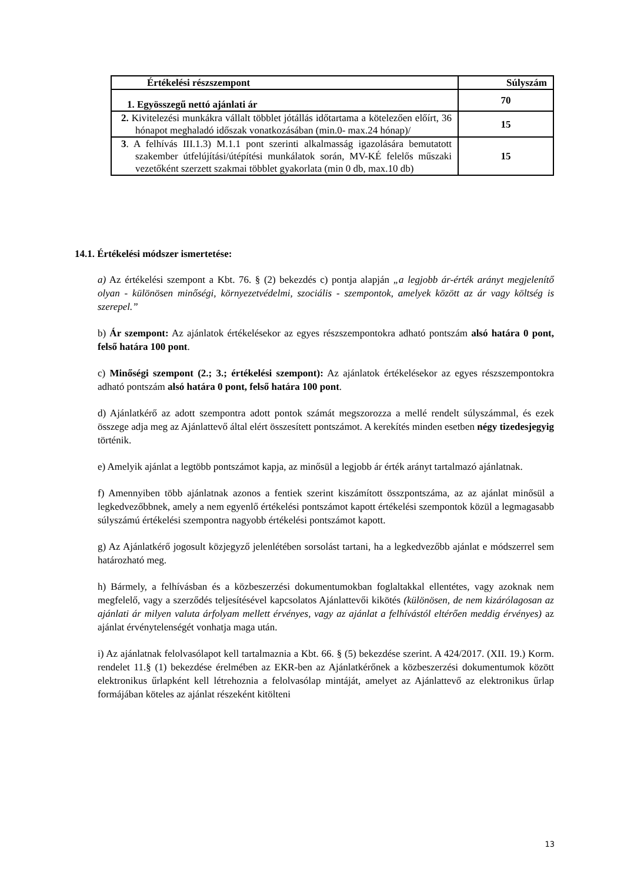| Értékelési részszempont | Súlyszám |
| --- | --- |
| 1. Egyösszegű nettó ajánlati ár | 70 |
| 2. Kivitelezési munkákra vállalt többlet jótállás időtartama a kötelezően előírt, 36 hónapot meghaladó időszak vonatkozásában (min.0- max.24 hónap)/ | 15 |
| 3 . A felhívás III.1.3) M.1.1 pont szerinti alkalmasság igazolására bemutatott szakember útfelújítási/útépítési munkálatok során, MV-KÉ felelős műszaki vezetőként szerzett szakmai többlet gyakorlata (min 0 db, max.10 db) | 15 |
14.1. Értékelési módszer ismertetése:
a) Az értékelési szempont a Kbt. 76. § (2) bekezdés c) pontja alapján „a legjobb ár-érték arányt megjelenítő olyan - különösen minőségi, környezetvédelmi, szociális - szempontok, amelyek között az ár vagy költség is szerepel.”
b) Ár szempont: Az ajánlatok értékelésekor az egyes részszempontokra adható pontszám alsó határa 0 pont, felső határa 100 pont.
c) Minőségi szempont (2.; 3.; értékelési szempont): Az ajánlatok értékelésekor az egyes részszempontokra adható pontszám alsó határa 0 pont, felső határa 100 pont.
d) Ajánlatkérő az adott szempontra adott pontok számát megszorozza a mellé rendelt súlyszámmal, és ezek összege adja meg az Ajánlattevő által elért összesített pontszámot. A kerekítés minden esetben négy tizedesjegyig történik.
e) Amelyik ajánlat a legtöbb pontszámot kapja, az minősül a legjobb ár érték arányt tartalmazó ajánlatnak.
f) Amennyiben több ajánlatnak azonos a fentiek szerint kiszámított összpontszáma, az az ajánlat minősül a legkedvezőbbnek, amely a nem egyenlő értékelési pontszámot kapott értékelési szempontok közül a legmagasabb súlyszámú értékelési szempontra nagyobb értékelési pontszámot kapott.
g) Az Ajánlatkérő jogosult közjegyző jelenlétében sorsolást tartani, ha a legkedvezőbb ajánlat e módszerrel sem határozható meg.
h) Bármely, a felhívásban és a közbeszerzési dokumentumokban foglaltakkal ellentétes, vagy azoknak nem megfelelő, vagy a szerződés teljesítésével kapcsolatos Ajánlattevői kikötés (különösen, de nem kizárólagosan az ajánlati ár milyen valuta árfolyam mellett érvényes, vagy az ajánlat a felhívástól eltérően meddig érvényes) az ajánlat érvénytelenségét vonhatja maga után.
i) Az ajánlatnak felolvasólapot kell tartalmaznia a Kbt. 66. § (5) bekezdése szerint. A 424/2017. (XII. 19.) Korm. rendelet 11.§ (1) bekezdése érelmében az EKR-ben az Ajánlatkérőnek a közbeszerzési dokumentumok között elektronikus űrlapként kell létrehoznia a felolvasólap mintáját, amelyet az Ajánlattevő az elektronikus űrlap formájában köteles az ajánlat részeként kitölteni
13